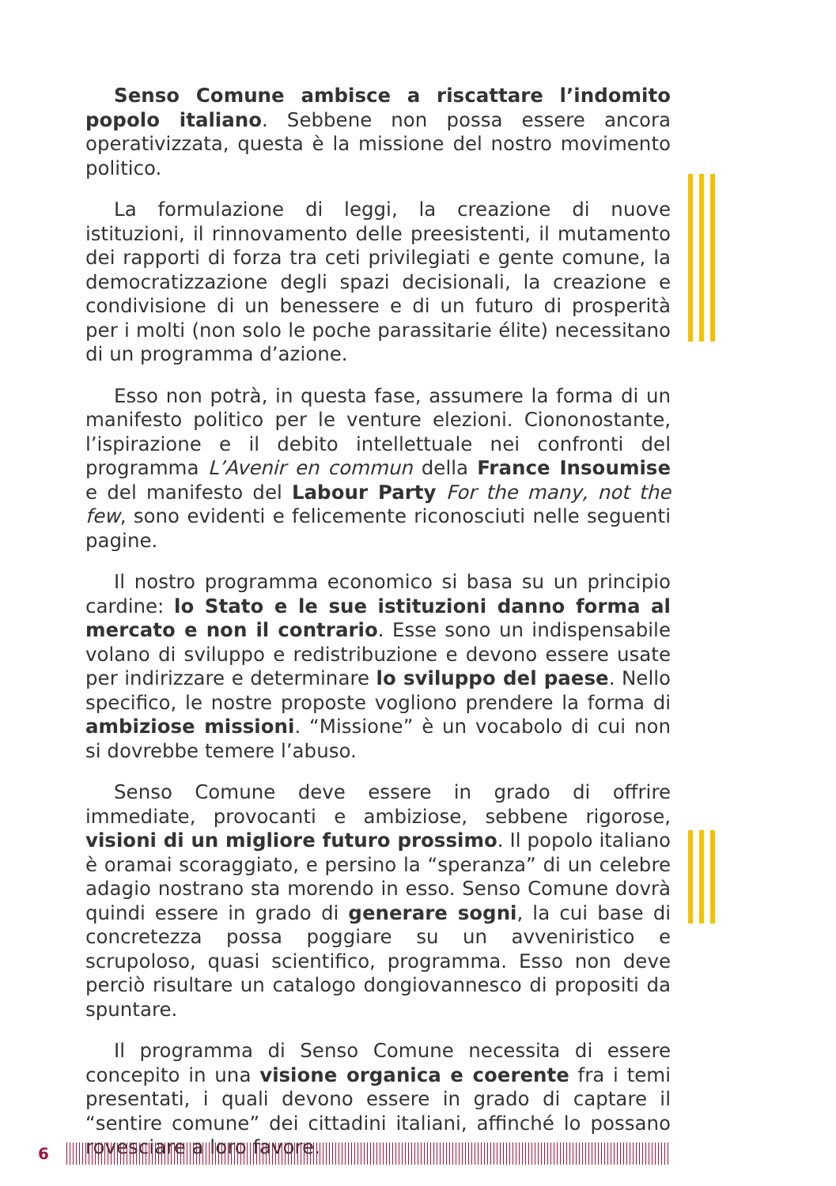Senso Comune ambisce a riscattare l’indomito popolo italiano. Sebbene non possa essere ancora operativizzata, questa è la missione del nostro movimento politico.
La formulazione di leggi, la creazione di nuove istituzioni, il rinnovamento delle preesistenti, il mutamento dei rapporti di forza tra ceti privilegiati e gente comune, la democratizzazione degli spazi decisionali, la creazione e condivisione di un benessere e di un futuro di prosperità per i molti (non solo le poche parassitarie élite) necessitano di un programma d’azione.
Esso non potrà, in questa fase, assumere la forma di un manifesto politico per le venture elezioni. Ciononostante, l’ispirazione e il debito intellettuale nei confronti del programma L’Avenir en commun della France Insoumise e del manifesto del Labour Party For the many, not the few, sono evidenti e felicemente riconosciuti nelle seguenti pagine.
Il nostro programma economico si basa su un principio cardine: lo Stato e le sue istituzioni danno forma al mercato e non il contrario. Esse sono un indispensabile volano di sviluppo e redistribuzione e devono essere usate per indirizzare e determinare lo sviluppo del paese. Nello specifico, le nostre proposte vogliono prendere la forma di ambiziose missioni. “Missione” è un vocabolo di cui non si dovrebbe temere l’abuso.
Senso Comune deve essere in grado di offrire immediate, provocanti e ambiziose, sebbene rigorose, visioni di un migliore futuro prossimo. Il popolo italiano è oramai scoraggiato, e persino la “speranza” di un celebre adagio nostrano sta morendo in esso. Senso Comune dovrà quindi essere in grado di generare sogni, la cui base di concretezza possa poggiare su un avveniristico e scrupoloso, quasi scientifico, programma. Esso non deve perciò risultare un catalogo dongiovannesco di propositi da spuntare.
Il programma di Senso Comune necessita di essere concepito in una visione organica e coerente fra i temi presentati, i quali devono essere in grado di captare il “sentire comune” dei cittadini italiani, affinché lo possano rovesciare a loro favore.
6